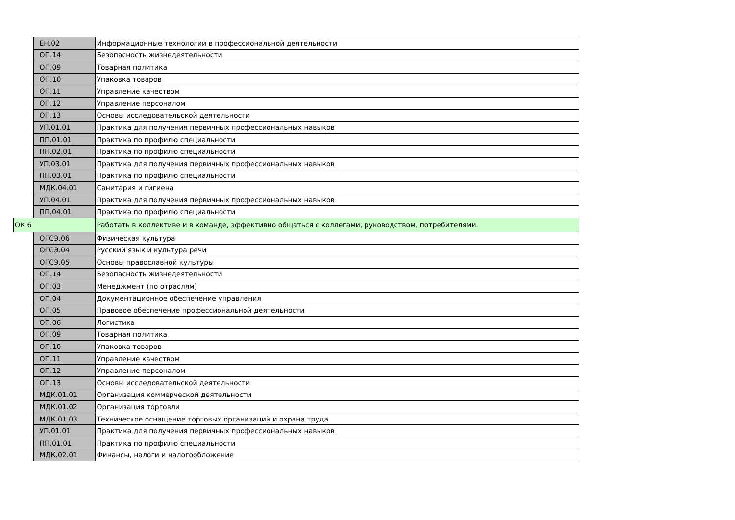| | ЕН.02 | Информационные технологии в профессиональной деятельности |
| | ОП.14 | Безопасность жизнедеятельности |
| | ОП.09 | Товарная политика |
| | ОП.10 | Упаковка товаров |
| | ОП.11 | Управление качеством |
| | ОП.12 | Управление персоналом |
| | ОП.13 | Основы исследовательской деятельности |
| | УП.01.01 | Практика для получения первичных профессиональных навыков |
| | ПП.01.01 | Практика по профилю специальности |
| | ПП.02.01 | Практика по профилю специальности |
| | УП.03.01 | Практика для получения первичных профессиональных навыков |
| | ПП.03.01 | Практика по профилю специальности |
| | МДК.04.01 | Санитария и гигиена |
| | УП.04.01 | Практика для получения первичных профессиональных навыков |
| | ПП.04.01 | Практика по профилю специальности |
| ОК 6 | | Работать в коллективе и в команде, эффективно общаться с коллегами, руководством, потребителями. |
| | ОГСЭ.06 | Физическая культура |
| | ОГСЭ.04 | Русский язык и культура речи |
| | ОГСЭ.05 | Основы православной культуры |
| | ОП.14 | Безопасность жизнедеятельности |
| | ОП.03 | Менеджмент (по отраслям) |
| | ОП.04 | Документационное обеспечение управления |
| | ОП.05 | Правовое обеспечение профессиональной деятельности |
| | ОП.06 | Логистика |
| | ОП.09 | Товарная политика |
| | ОП.10 | Упаковка товаров |
| | ОП.11 | Управление качеством |
| | ОП.12 | Управление персоналом |
| | ОП.13 | Основы исследовательской деятельности |
| | МДК.01.01 | Организация коммерческой деятельности |
| | МДК.01.02 | Организация торговли |
| | МДК.01.03 | Техническое оснащение торговых организаций и охрана труда |
| | УП.01.01 | Практика для получения первичных профессиональных навыков |
| | ПП.01.01 | Практика по профилю специальности |
| | МДК.02.01 | Финансы, налоги и налогообложение |